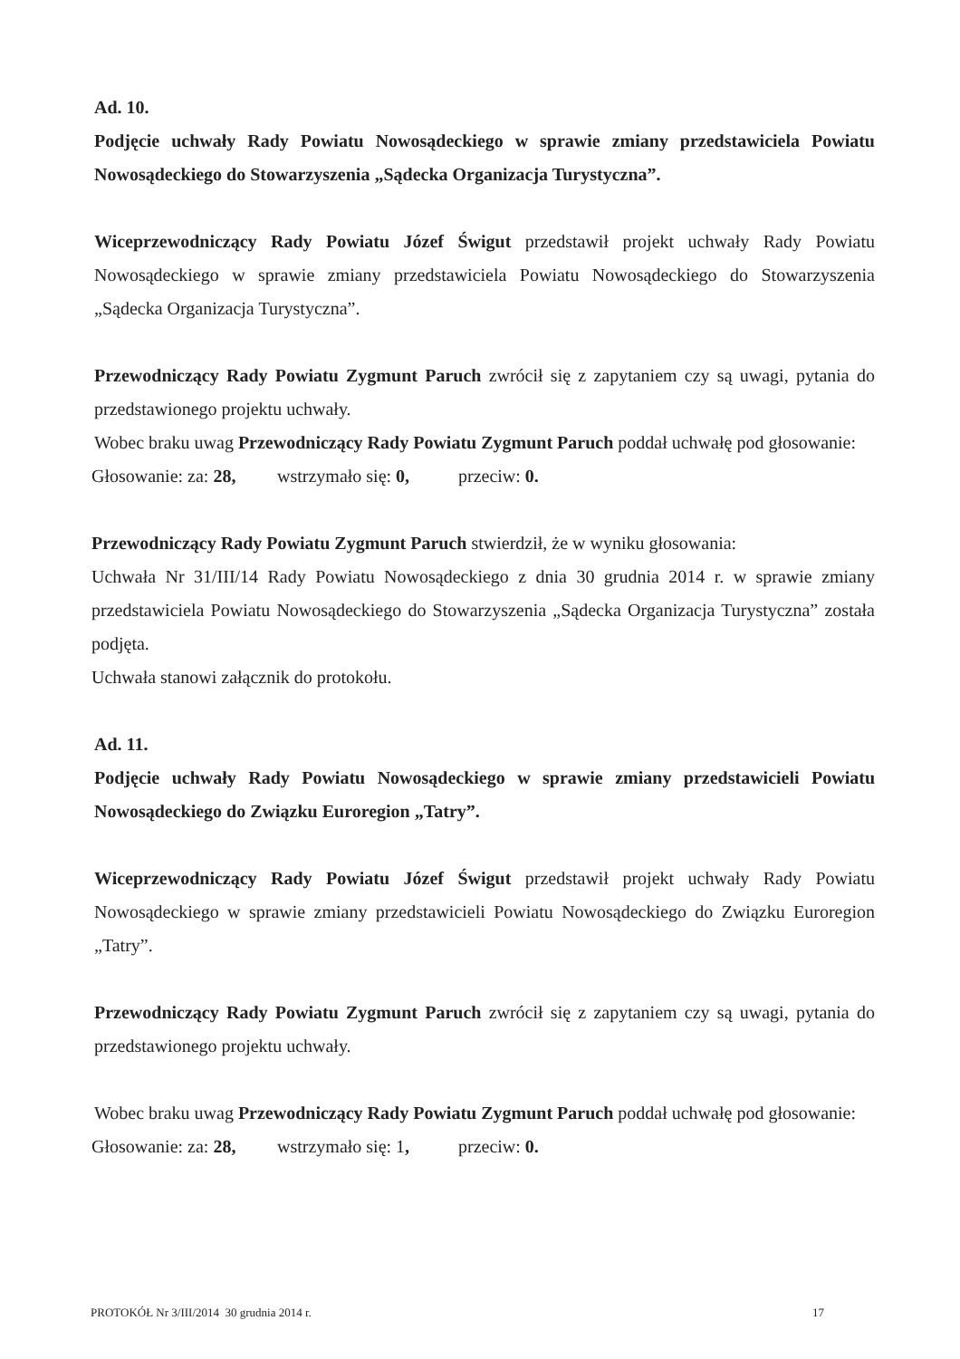Ad. 10.
Podjęcie uchwały Rady Powiatu Nowosądeckiego w sprawie zmiany przedstawiciela Powiatu Nowosądeckiego do Stowarzyszenia „Sądecka Organizacja Turystyczna”.
Wiceprzewodniczący Rady Powiatu Józef Świgut przedstawił projekt uchwały Rady Powiatu Nowosądeckiego w sprawie zmiany przedstawiciela Powiatu Nowosądeckiego do Stowarzyszenia „Sądecka Organizacja Turystyczna”.
Przewodniczący Rady Powiatu Zygmunt Paruch zwrócił się z zapytaniem czy są uwagi, pytania do przedstawionego projektu uchwały.
Wobec braku uwag Przewodniczący Rady Powiatu Zygmunt Paruch poddał uchwałę pod głosowanie:
Głosowanie: za: 28, wstrzymało się: 0, przeciw: 0.
Przewodniczący Rady Powiatu Zygmunt Paruch stwierdził, że w wyniku głosowania:
Uchwała Nr 31/III/14 Rady Powiatu Nowosądeckiego z dnia 30 grudnia 2014 r. w sprawie zmiany przedstawiciela Powiatu Nowosądeckiego do Stowarzyszenia „Sądecka Organizacja Turystyczna” została podjęta.
Uchwała stanowi załącznik do protokołu.
Ad. 11.
Podjęcie uchwały Rady Powiatu Nowosądeckiego w sprawie zmiany przedstawicieli Powiatu Nowosądeckiego do Związku Euroregion „Tatry”.
Wiceprzewodniczący Rady Powiatu Józef Świgut przedstawił projekt uchwały Rady Powiatu Nowosądeckiego w sprawie zmiany przedstawicieli Powiatu Nowosądeckiego do Związku Euroregion „Tatry”.
Przewodniczący Rady Powiatu Zygmunt Paruch zwrócił się z zapytaniem czy są uwagi, pytania do przedstawionego projektu uchwały.
Wobec braku uwag Przewodniczący Rady Powiatu Zygmunt Paruch poddał uchwałę pod głosowanie:
Głosowanie: za: 28, wstrzymało się: 1, przeciw: 0.
PROTOKÓŁ Nr 3/III/2014 30 grudnia 2014 r. 17